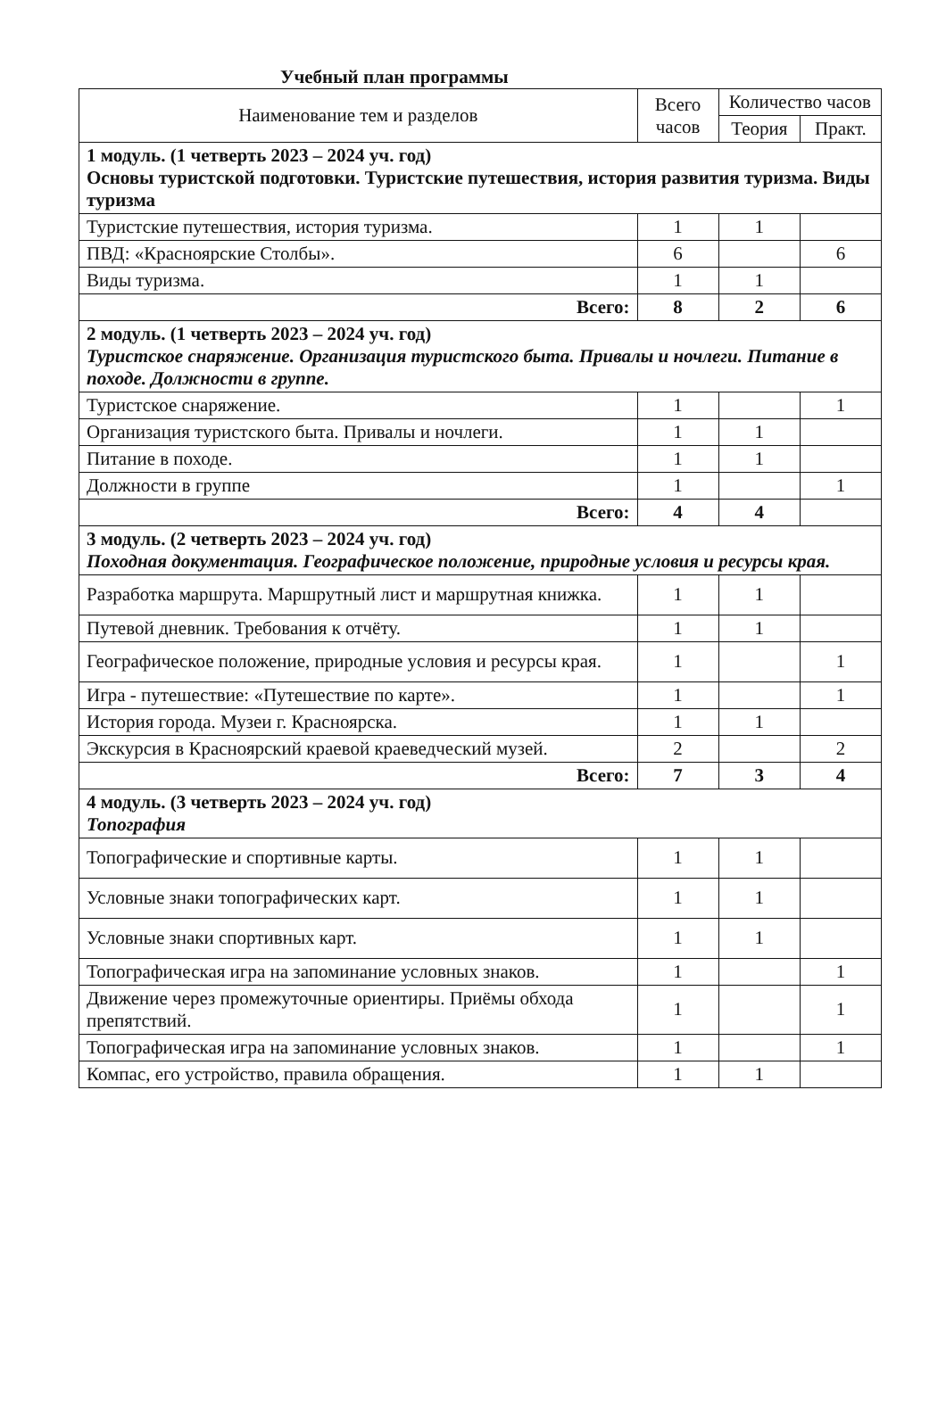Учебный план программы
| Наименование тем и разделов | Всего часов | Количество часов | |
| --- | --- | --- | --- |
| | | Теория | Практ. |
| 1 модуль. (1 четверть 2023 – 2024 уч. год) Основы туристской подготовки. Туристские путешествия, история развития туризма. Виды туризма | | | |
| Туристские путешествия, история туризма. | 1 | 1 | |
| ПВД: «Красноярские Столбы». | 6 | | 6 |
| Виды туризма. | 1 | 1 | |
| Всего: | 8 | 2 | 6 |
| 2 модуль. (1 четверть 2023 – 2024 уч. год) Туристское снаряжение. Организация туристского быта. Привалы и ночлеги. Питание в походе. Должности в группе. | | | |
| Туристское снаряжение. | 1 | | 1 |
| Организация туристского быта. Привалы и ночлеги. | 1 | 1 | |
| Питание в походе. | 1 | 1 | |
| Должности в группе | 1 | | 1 |
| Всего: | 4 | 4 | |
| 3 модуль. (2 четверть 2023 – 2024 уч. год) Походная документация. Географическое положение, природные условия и ресурсы края. | | | |
| Разработка маршрута. Маршрутный лист и маршрутная книжка. | 1 | 1 | |
| Путевой дневник. Требования к отчёту. | 1 | 1 | |
| Географическое положение, природные условия и ресурсы края. | 1 | | 1 |
| Игра - путешествие: «Путешествие по карте». | 1 | | 1 |
| История города. Музеи г. Красноярска. | 1 | 1 | |
| Экскурсия в Красноярский краевой краеведческий музей. | 2 | | 2 |
| Всего: | 7 | 3 | 4 |
| 4 модуль. (3 четверть 2023 – 2024 уч. год) Топография | | | |
| Топографические и спортивные карты. | 1 | 1 | |
| Условные знаки топографических карт. | 1 | 1 | |
| Условные знаки спортивных карт. | 1 | 1 | |
| Топографическая игра на запоминание условных знаков. | 1 | | 1 |
| Движение через промежуточные ориентиры. Приёмы обхода препятствий. | 1 | | 1 |
| Топографическая игра на запоминание условных знаков. | 1 | | 1 |
| Компас, его устройство, правила обращения. | 1 | 1 | |